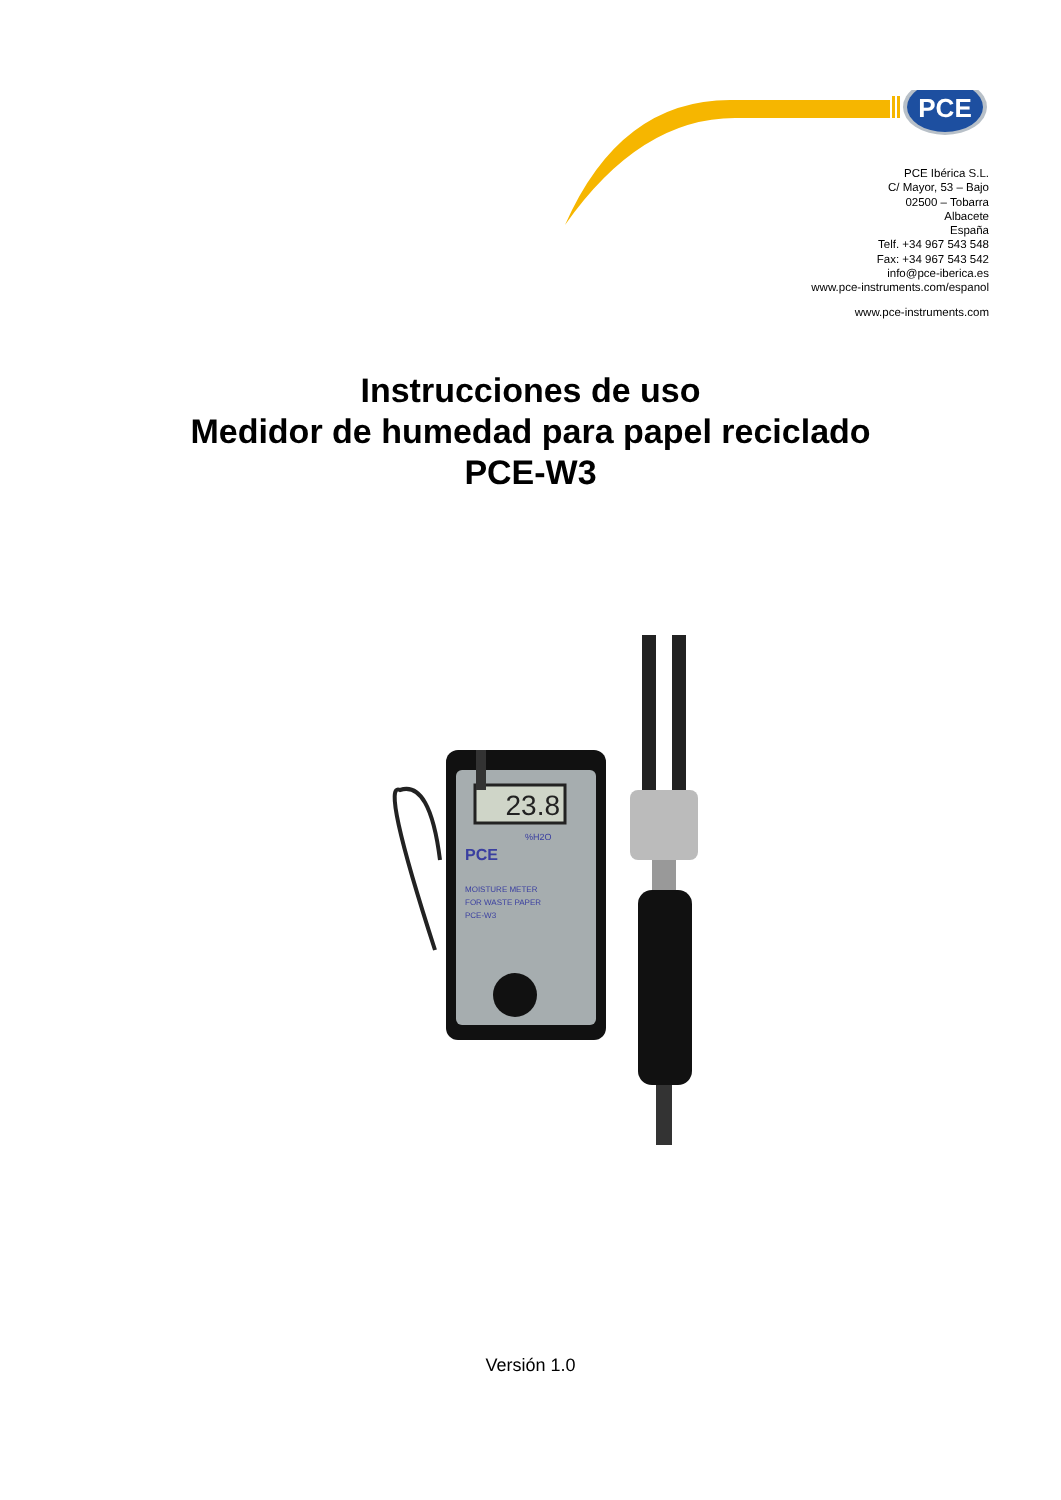PCE
PCE Ibérica S.L.
C/ Mayor, 53 – Bajo
02500 – Tobarra
Albacete
España
Telf. +34 967 543 548
Fax: +34 967 543 542
info@pce-iberica.es
www.pce-instruments.com/espanol
www.pce-instruments.com
Instrucciones de uso
Medidor de humedad para papel reciclado
PCE-W3
23.8
%H2O
PCE
MOISTURE METER
FOR WASTE PAPER
PCE-W3
Versión 1.0